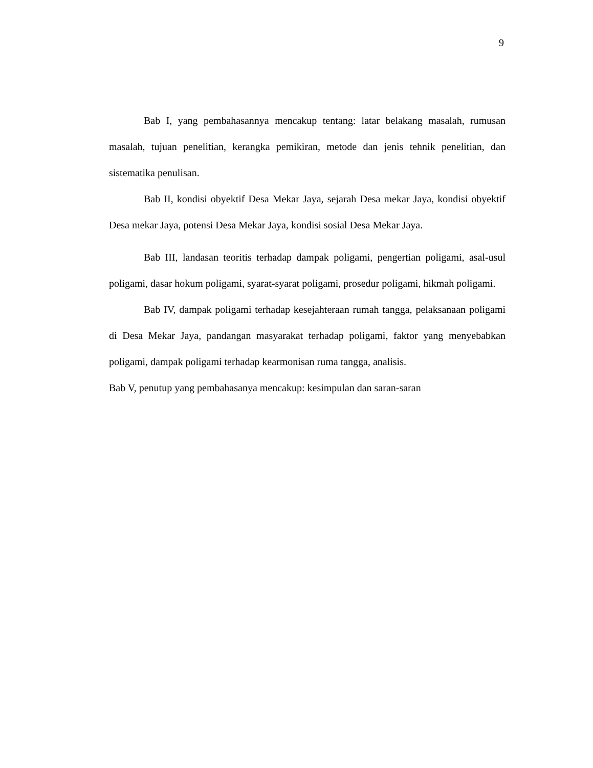9
Bab I, yang pembahasannya mencakup tentang: latar belakang masalah, rumusan masalah, tujuan penelitian, kerangka pemikiran, metode dan jenis tehnik penelitian, dan sistematika penulisan.
Bab II, kondisi obyektif Desa Mekar Jaya, sejarah Desa mekar Jaya, kondisi obyektif Desa mekar Jaya, potensi Desa Mekar Jaya, kondisi sosial Desa Mekar Jaya.
Bab III, landasan teoritis terhadap dampak poligami, pengertian poligami, asal-usul poligami, dasar hokum poligami, syarat-syarat poligami, prosedur poligami, hikmah poligami.
Bab IV, dampak poligami terhadap kesejahteraan rumah tangga, pelaksanaan poligami di Desa Mekar Jaya, pandangan masyarakat terhadap poligami, faktor yang menyebabkan poligami, dampak poligami terhadap kearmonisan ruma tangga, analisis.
Bab V, penutup yang pembahasanya mencakup: kesimpulan dan saran-saran